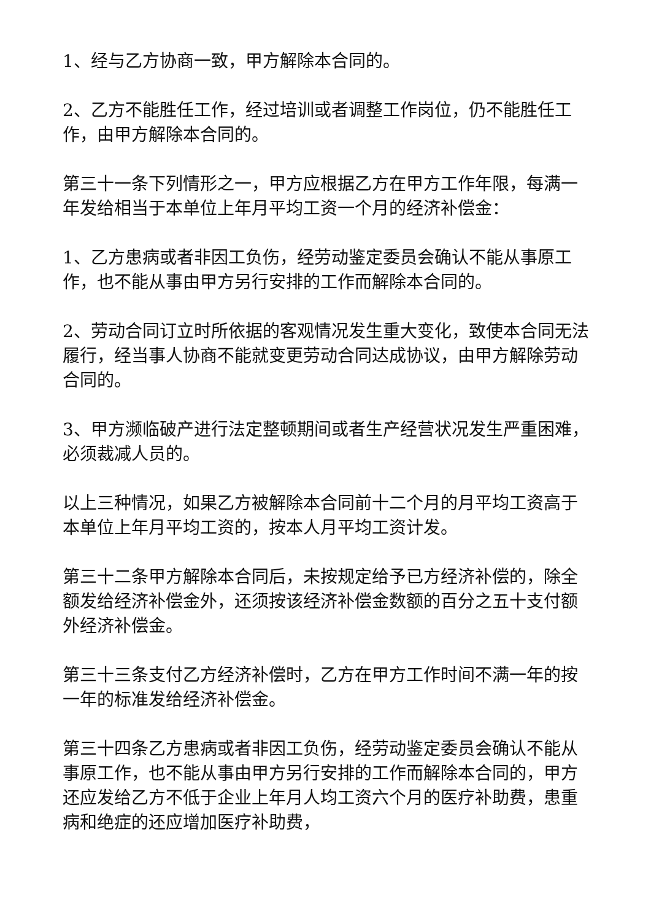1、经与乙方协商一致，甲方解除本合同的。
2、乙方不能胜任工作，经过培训或者调整工作岗位，仍不能胜任工作，由甲方解除本合同的。
第三十一条下列情形之一，甲方应根据乙方在甲方工作年限，每满一年发给相当于本单位上年月平均工资一个月的经济补偿金：
1、乙方患病或者非因工负伤，经劳动鉴定委员会确认不能从事原工作，也不能从事由甲方另行安排的工作而解除本合同的。
2、劳动合同订立时所依据的客观情况发生重大变化，致使本合同无法履行，经当事人协商不能就变更劳动合同达成协议，由甲方解除劳动合同的。
3、甲方濒临破产进行法定整顿期间或者生产经营状况发生严重困难，必须裁减人员的。
以上三种情况，如果乙方被解除本合同前十二个月的月平均工资高于本单位上年月平均工资的，按本人月平均工资计发。
第三十二条甲方解除本合同后，未按规定给予已方经济补偿的，除全额发给经济补偿金外，还须按该经济补偿金数额的百分之五十支付额外经济补偿金。
第三十三条支付乙方经济补偿时，乙方在甲方工作时间不满一年的按一年的标准发给经济补偿金。
第三十四条乙方患病或者非因工负伤，经劳动鉴定委员会确认不能从事原工作，也不能从事由甲方另行安排的工作而解除本合同的，甲方还应发给乙方不低于企业上年月人均工资六个月的医疗补助费，患重病和绝症的还应增加医疗补助费，